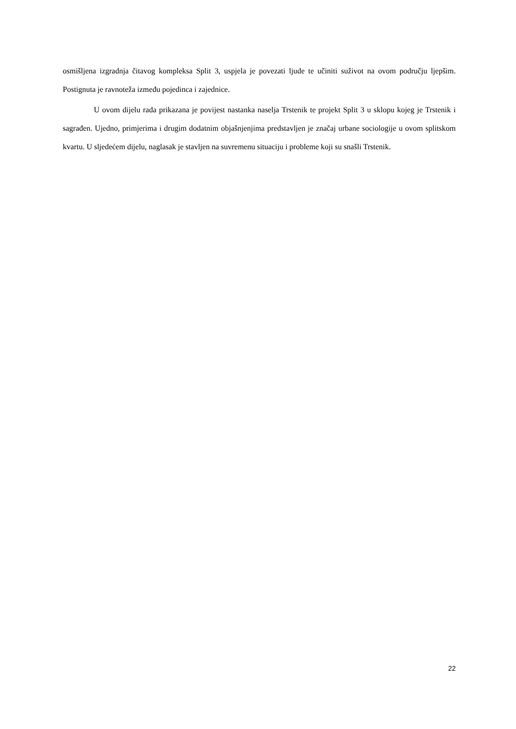osmišljena izgradnja čitavog kompleksa Split 3, uspjela je povezati ljude te učiniti suživot na ovom području ljepšim. Postignuta je ravnoteža između pojedinca i zajednice.
U ovom dijelu rada prikazana je povijest nastanka naselja Trstenik te projekt Split 3 u sklopu kojeg je Trstenik i sagrađen. Ujedno, primjerima i drugim dodatnim objašnjenjima predstavljen je značaj urbane sociologije u ovom splitskom kvartu. U sljedećem dijelu, naglasak je stavljen na suvremenu situaciju i probleme koji su snašli Trstenik.
22